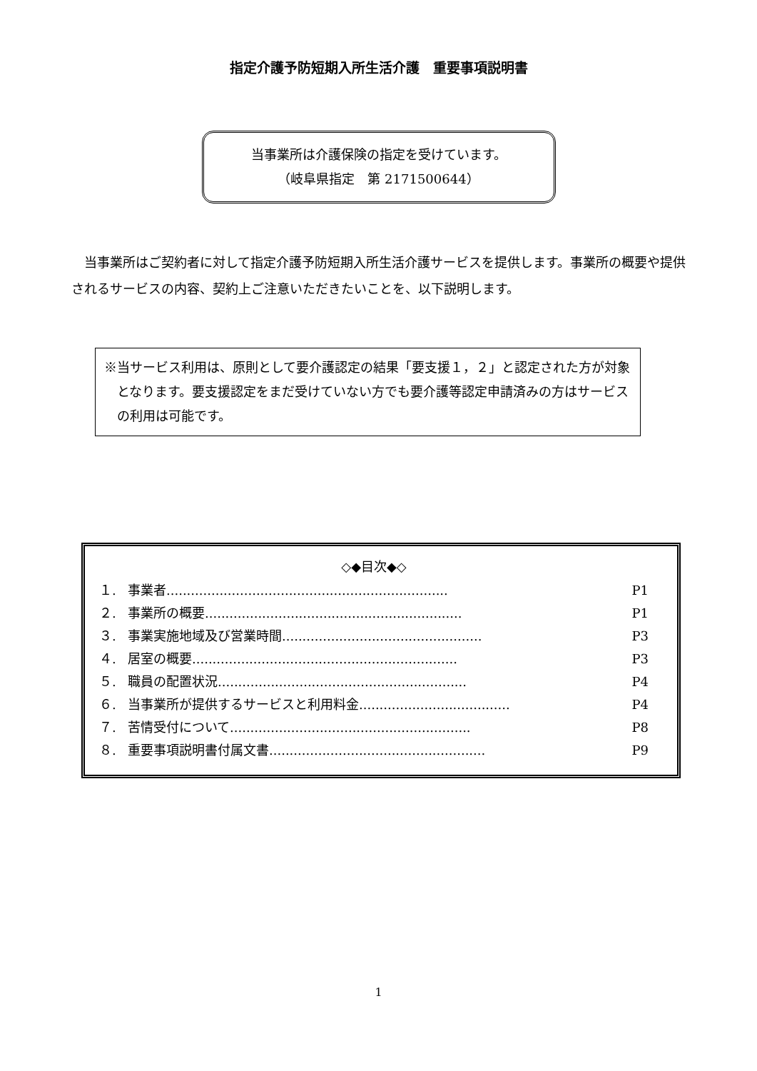指定介護予防短期入所生活介護　重要事項説明書
当事業所は介護保険の指定を受けています。
（岐阜県指定　第 2171500644）
当事業所はご契約者に対して指定介護予防短期入所生活介護サービスを提供します。事業所の概要や提供されるサービスの内容、契約上ご注意いただきたいことを、以下説明します。
※当サービス利用は、原則として要介護認定の結果「要支援１，２」と認定された方が対象となります。要支援認定をまだ受けていない方でも要介護等認定申請済みの方はサービスの利用は可能です。
◇◆目次◆◇
１. 事業者..................................................................... P1
２. 事業所の概要............................................................... P1
３. 事業実施地域及び営業時間................................................. P3
４. 居室の概要................................................................. P3
５. 職員の配置状況............................................................. P4
６. 当事業所が提供するサービスと利用料金..................................... P4
７. 苦情受付について........................................................... P8
８. 重要事項説明書付属文書..................................................... P9
1